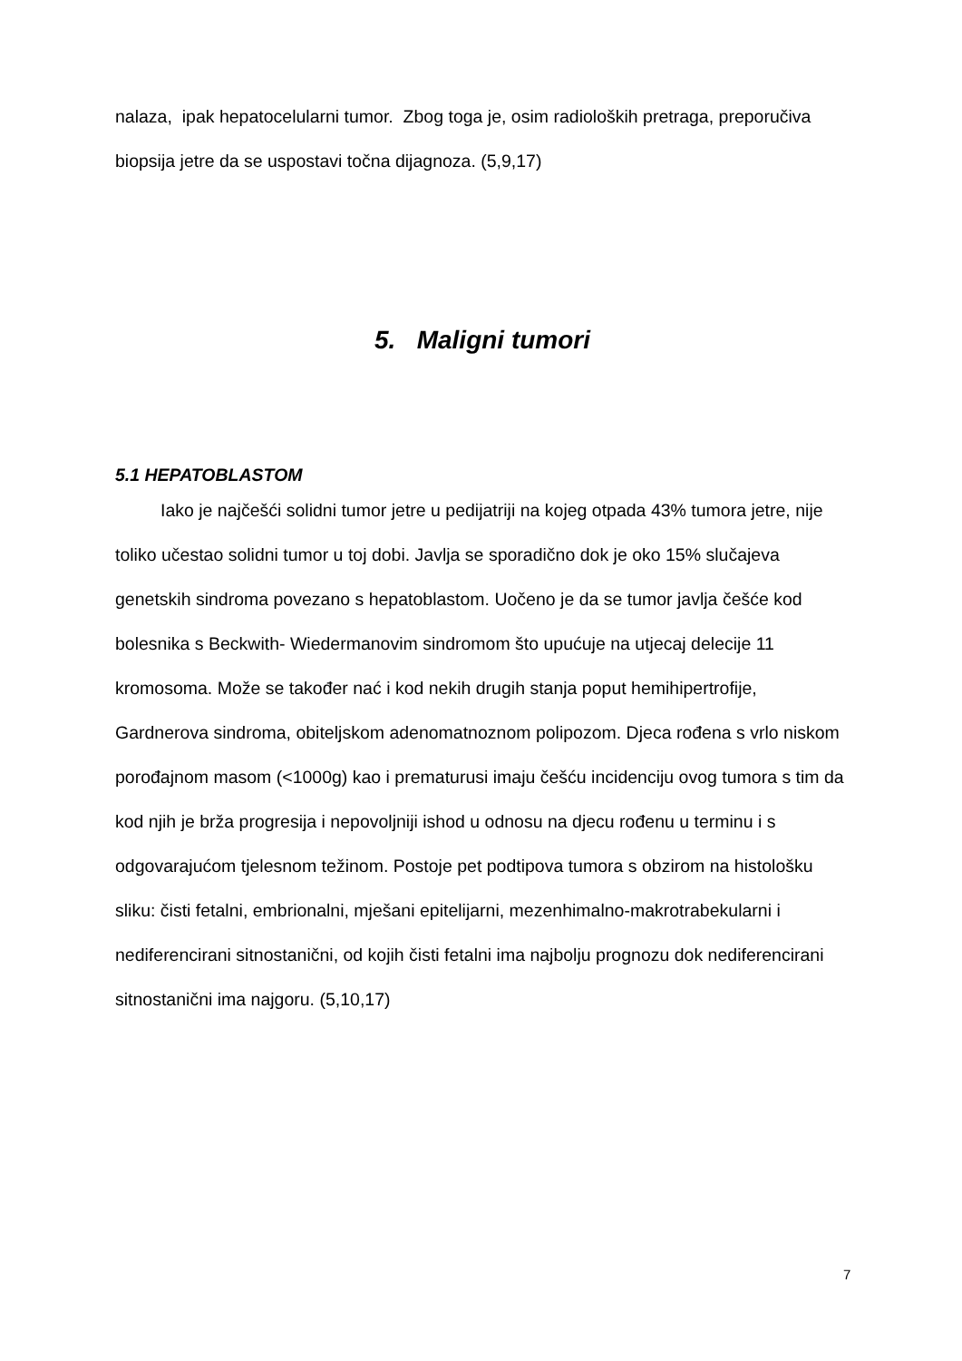nalaza, ipak hepatocelularni tumor. Zbog toga je, osim radioloških pretraga, preporučiva biopsija jetre da se uspostavi točna dijagnoza. (5,9,17)
5. Maligni tumori
5.1 HEPATOBLASTOM
Iako je najčešći solidni tumor jetre u pedijatriji na kojeg otpada 43% tumora jetre, nije toliko učestao solidni tumor u toj dobi. Javlja se sporadično dok je oko 15% slučajeva genetskih sindroma povezano s hepatoblastom. Uočeno je da se tumor javlja češće kod bolesnika s Beckwith- Wiedermanovim sindromom što upućuje na utjecaj delecije 11 kromosoma. Može se također nać i kod nekih drugih stanja poput hemihipertrofije, Gardnerova sindroma, obiteljskom adenomatnoznom polipozom. Djeca rođena s vrlo niskom porođajnom masom (<1000g) kao i prematurusi imaju češću incidenciju ovog tumora s tim da kod njih je brža progresija i nepovoljniji ishod u odnosu na djecu rođenu u terminu i s odgovarajućom tjelesnom težinom. Postoje pet podtipova tumora s obzirom na histološku sliku: čisti fetalni, embrionalni, mješani epitelijarni, mezenhimalno-makrotrabekularni i nediferencirani sitnostanični, od kojih čisti fetalni ima najbolju prognozu dok nediferencirani sitnostanični ima najgoru. (5,10,17)
7